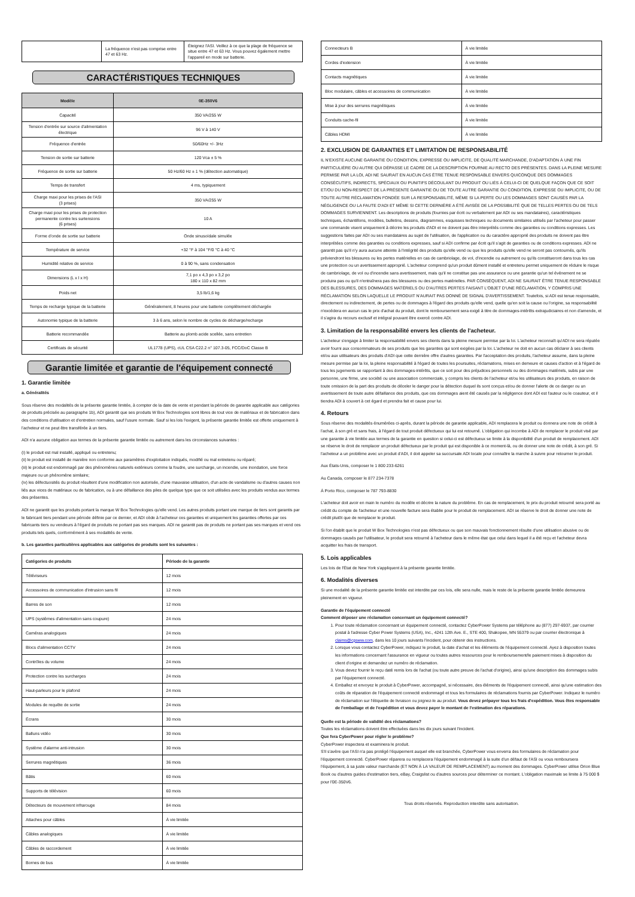| | La fréquence n'est pas comprise entre 47 et 63 Hz. | Éteignez l'ASI. Veillez à ce que la plage de fréquence se situe entre 47 et 63 Hz. Vous pouvez également mettre l'appareil en mode sur batterie. |
CARACTÉRISTIQUES TECHNIQUES
| Modèle | 0E-350V6 |
| --- | --- |
| Capacité | 350 VA/255 W |
| Tension d'entrée sur source d'alimentation électrique | 96 V à 140 V |
| Fréquence d'entrée | 50/60Hz +/- 3Hz |
| Tension de sortie sur batterie | 120 Vca ± 5 % |
| Fréquence de sortie sur batterie | 50 Hz/60 Hz ± 1 % (détection automatique) |
| Temps de transfert | 4 ms, typiquement |
| Charge maxi pour les prises de l'ASI (3 prises) | 350 VA/255 W |
| Charge maxi pour les prises de protection permanente contre les surtensions (6 prises) | 10 A |
| Forme d'onde de sortie sur batterie | Onde sinusoïdale simulée |
| Température de service | +32 °F à 104 °F/0 °C à 40 °C |
| Humidité relative de service | 0 à 90 %, sans condensation |
| Dimensions (L x l x H) | 7,1 po x 4,3 po x 3,2 po 180 x 110 x 82 mm |
| Poids net | 3,5 lb/1,6 kg |
| Temps de recharge typique de la batterie | Généralement, 8 heures pour une batterie complètement déchargée |
| Autonomie typique de la batterie | 3 à 6 ans, selon le nombre de cycles de décharge/recharge |
| Batterie recommandée | Batterie au plomb acide scellée, sans entretien |
| Certificats de sécurité | UL1778 (UPS), cUL CSA C22.2 n° 107.3-05, FCC/DoC Classe B |
Garantie limitée et garantie de l'équipement connecté
1. Garantie limitée
a. Généralités
Sous réserve des modalités de la présente garantie limitée, à compter de la date de vente et pendant la période de garantie applicable aux catégories de produits précisée au paragraphe 1b), ADI garantit que ses produits W Box Technologies sont libres de tout vice de matériaux et de fabrication dans des conditions d'utilisation et d'entretien normales, sauf l'usure normale. Sauf si les lois l'exigent, la présente garantie limitée est offerte uniquement à l'acheteur et ne peut être transférée à un tiers.
ADI n'a aucune obligation aux termes de la présente garantie limitée ou autrement dans les circonstances suivantes :
(i) le produit est mal installé, appliqué ou entretenu;
(ii) le produit est installé de manière non conforme aux paramètres d'exploitation indiqués, modifié ou mal entretenu ou réparé;
(iii) le produit est endommagé par des phénomènes naturels extérieurs comme la foudre, une surcharge, un incendie, une inondation, une force majeure ou un phénomène similaire;
(iv) les défectuosités du produit résultent d'une modification non autorisée, d'une mauvaise utilisation, d'un acte de vandalisme ou d'autres causes non liés aux vices de matériaux ou de fabrication, ou à une défaillance des piles de quelque type que ce soit utilisées avec les produits vendus aux termes des présentes.
ADI ne garantit que les produits portant la marque W Box Technologies qu'elle vend. Les autres produits portant une marque de tiers sont garantis par le fabricant tiers pendant une période définie par ce dernier, et ADI cède à l'acheteur ces garanties et uniquement les garanties offertes par ces fabricants tiers ou vendeurs à l'égard de produits ne portant pas ses marques. ADI ne garantit pas de produits ne portant pas ses marques et vend ces produits tels quels, conformément à ses modalités de vente.
b. Les garanties particulières applicables aux catégories de produits sont les suivantes :
| Catégories de produits | Période de la garantie |
| Téléviseurs | 12 mois |
| Accessoires de communication d'intrusion sans fil | 12 mois |
| Barres de son | 12 mois |
| UPS (systèmes d'alimentation sans coupure) | 24 mois |
| Caméras analogiques | 24 mois |
| Blocs d'alimentation CCTV | 24 mois |
| Contrôles du volume | 24 mois |
| Protection contre les surcharges | 24 mois |
| Haut-parleurs pour le plafond | 24 mois |
| Modules de requête de sortie | 24 mois |
| Écrans | 30 mois |
| Balluns vidéo | 30 mois |
| Système d'alarme anti-intrusion | 30 mois |
| Serrures magnétiques | 36 mois |
| Bâtis | 60 mois |
| Supports de télévision | 60 mois |
| Détecteurs de mouvement infrarouge | 84 mois |
| Attaches pour câbles | À vie limitée |
| Câbles analogiques | À vie limitée |
| Câbles de raccordement | À vie limitée |
| Bornes de bus | À vie limitée |
| Connecteurs B | À vie limitée |
| Cordes d'extension | À vie limitée |
| Contacts magnétiques | À vie limitée |
| Bloc modulaire, câbles et accessoires de communication | À vie limitée |
| Mise à jour des serrures magnétiques | À vie limitée |
| Conduits cache-fil | À vie limitée |
| Câbles HDMI | À vie limitée |
2. EXCLUSION DE GARANTIES ET LIMITATION DE RESPONSABILITÉ
IL N'EXISTE AUCUNE GARANTIE OU CONDITION, EXPRESSE OU IMPLICITE, DE QUALITÉ MARCHANDE, D'ADAPTATION À UNE FIN PARTICULIÈRE OU AUTRE QUI DÉPASSE LE CADRE DE LA DESCRIPTION FOURNIE AU RECTO DES PRÉSENTES. DANS LA PLEINE MESURE PERMISE PAR LA LOI, ADI NE SAURAIT EN AUCUN CAS ÊTRE TENUE RESPONSABLE ENVERS QUICONQUE DES DOMMAGES CONSÉCUTIFS, INDIRECTS, SPÉCIAUX OU PUNITIFS DÉCOULANT DU PRODUIT OU LIÉS À CELUI-CI DE QUELQUE FAÇON QUE CE SOIT ET/OU DU NON-RESPECT DE LA PRÉSENTE GARANTIE OU DE TOUTE AUTRE GARANTIE OU CONDITION, EXPRESSE OU IMPLICITE, OU DE TOUTE AUTRE RÉCLAMATION FONDÉE SUR LA RESPONSABILITÉ, MÊME SI LA PERTE OU LES DOMMAGES SONT CAUSÉS PAR LA NÉGLIGENCE OU LA FAUTE D'ADI ET MÊME SI CETTE DERNIÈRE A ÉTÉ AVISÉE DE LA POSSIBILITÉ QUE DE TELLES PERTES OU DE TELS DOMMAGES SURVIENNENT. Les descriptions de produits (fournies par écrit ou verbalement par ADI ou ses mandataires), caractéristiques techniques, échantillons, modèles, bulletins, dessins, diagrammes, esquisses techniques ou documents similaires utilisés par l'acheteur pour passer une commande visent uniquement à décrire les produits d'ADI et ne doivent pas être interprétés comme des garanties ou conditions expresses. Les suggestions faites par ADI ou ses mandataires au sujet de l'utilisation, de l'application ou du caractère approprié des produits ne doivent pas être interprétées comme des garanties ou conditions expresses, sauf si ADI confirme par écrit qu'il s'agit de garanties ou de conditions expresses. ADI ne garantit pas qu'il n'y aura aucune atteinte à l'intégrité des produits qu'elle vend ou que les produits qu'elle vend ne seront pas contournés, qu'ils préviendront les blessures ou les pertes matérielles en cas de cambriolage, de vol, d'incendie ou autrement ou qu'ils constitueront dans tous les cas une protection ou un avertissement approprié. L'acheteur comprend qu'un produit dûment installé et entretenu permet uniquement de réduire le risque de cambriolage, de vol ou d'incendie sans avertissement, mais qu'il ne constitue pas une assurance ou une garantie qu'un tel événement ne se produira pas ou qu'il n'entraînera pas des blessures ou des pertes matérielles. PAR CONSÉQUENT, ADI NE SAURAIT ÊTRE TENUE RESPONSABLE DES BLESSURES, DES DOMMAGES MATÉRIELS OU D'AUTRES PERTES FAISANT L'OBJET D'UNE RÉCLAMATION, Y COMPRIS UNE RÉCLAMATION SELON LAQUELLE LE PRODUIT N'AURAIT PAS DONNÉ DE SIGNAL D'AVERTISSEMENT. Toutefois, si ADI est tenue responsable, directement ou indirectement, de pertes ou de dommages à l'égard des produits qu'elle vend, quelle qu'en soit la cause ou l'origine, sa responsabilité n'excédera en aucun cas le prix d'achat du produit, dont le remboursement sera exigé à titre de dommages-intérêts extrajudiciaires et non d'amende, et il s'agira du recours exclusif et intégral pouvant être exercé contre ADI.
3. Limitation de la responsabilité envers les clients de l'acheteur.
L'acheteur s'engage à limiter la responsabilité envers ses clients dans la pleine mesure permise par la loi. L'acheteur reconnaît qu'ADI ne sera réputée avoir fourni aux consommateurs de ses produits que les garanties qui sont exigées par la loi. L'acheteur ne doit en aucun cas déclarer à ses clients et/ou aux utilisateurs des produits d'ADI que cette dernière offre d'autres garanties. Par l'acceptation des produits, l'acheteur assume, dans la pleine mesure permise par la loi, la pleine responsabilité à l'égard de toutes les poursuites, réclamations, mises en demeure et causes d'action et à l'égard de tous les jugements se rapportant à des dommages-intérêts, que ce soit pour des préjudices personnels ou des dommages matériels, subis par une personne, une firme, une société ou une association commerciale, y compris les clients de l'acheteur et/ou les utilisateurs des produits, en raison de toute omission de la part des produits de déceler le danger pour la détection duquel ils sont conçus et/ou de donner l'alerte de ce danger ou un avertissement de toute autre défaillance des produits, que ces dommages aient été causés par la négligence dont ADI est l'auteur ou le coauteur, et il tiendra ADI à couvert à cet égard et prendra fait et cause pour lui.
4. Retours
Sous réserve des modalités énumérées ci-après, durant la période de garantie applicable, ADI remplacera le produit ou donnera une note de crédit à l'achat, à son gré et sans frais, à l'égard de tout produit défectueux qui lui est retourné. L'obligation qui incombe à ADI de remplacer le produit visé par une garantie à vie limitée aux termes de la garantie en question si celui-ci est défectueux se limite à la disponibilité d'un produit de remplacement. ADI se réserve le droit de remplacer un produit défectueux par le produit qui est disponible à ce moment-là, ou de donner une note de crédit, à son gré. Si l'acheteur a un problème avec un produit d'ADI, il doit appeler sa succursale ADI locale pour connaître la marche à suivre pour retourner le produit.
Aux États-Unis, composer le 1 800 233-6261
Au Canada, composer le 877 234-7378
À Porto Rico, composer le 787 793-8830
L'acheteur doit avoir en main le numéro du modèle et décrire la nature du problème. En cas de remplacement, le prix du produit retourné sera porté au crédit du compte de l'acheteur et une nouvelle facture sera établie pour le produit de remplacement. ADI se réserve le droit de donner une note de crédit plutôt que de remplacer le produit.
Si l'on établit que le produit W Box Technologies n'est pas défectueux ou que son mauvais fonctionnement résulte d'une utilisation abusive ou de dommages causés par l'utilisateur, le produit sera retourné à l'acheteur dans le même état que celui dans lequel il a été reçu et l'acheteur devra acquitter les frais de transport.
5. Lois applicables
Les lois de l'État de New York s'appliquent à la présente garantie limitée.
6. Modalités diverses
Si une modalité de la présente garantie limitée est interdite par ces lois, elle sera nulle, mais le reste de la présente garantie limitée demeurera pleinement en vigueur.
Garantie de l'équipement connecté
Comment déposer une réclamation concernant un équipement connecté?
1. Pour toute réclamation concernant un équipement connecté, contactez CyberPower Systems par téléphone au (877) 297-6937, par courrier postal à l'adresse Cyber Power Systems (USA), Inc., 4241 12th Ave. E., STE 400, Shakopee, MN 55379 ou par courrier électronique à claims@cpsww.com, dans les 10 jours suivants l'incident, pour obtenir des instructions.
2. Lorsque vous contactez CyberPower, indiquez le produit, la date d'achat et les éléments de l'équipement connecté. Ayez à disposition toutes les informations concernant l'assurance en vigueur ou toutes autres ressources pour le remboursement/le paiement mises à disposition du client d'origine et demandez un numéro de réclamation.
3. Vous devez fournir le reçu daté remis lors de l'achat (ou toute autre preuve de l'achat d'origine), ainsi qu'une description des dommages subis par l'équipement connecté.
4. Emballez et envoyez le produit à CyberPower, accompagné, si nécessaire, des éléments de l'équipement connecté, ainsi qu'une estimation des coûts de réparation de l'équipement connecté endommagé et tous les formulaires de réclamations fournis par CyberPower. Indiquez le numéro de réclamation sur l'étiquette de livraison ou joignez-le au produit. Vous devez prépayer tous les frais d'expédition. Vous êtes responsable de l'emballage et de l'expédition et vous devez payer le montant de l'estimation des réparations.
Quelle est la période de validité des réclamations?
Toutes les réclamations doivent être effectuées dans les dix jours suivant l'incident.
Que fera CyberPower pour régler le problème?
CyberPower inspectera et examinera le produit.
S'il s'avère que l'ASI n'a pas protégé l'équipement auquel elle est branchée, CyberPower vous enverra des formulaires de réclamation pour l'équipement connecté. CyberPower réparera ou remplacera l'équipement endommagé à la suite d'un défaut de l'ASI ou vous remboursera l'équipement, à sa juste valeur marchande (ET NON À LA VALEUR DE REMPLACEMENT) au moment des dommages. CyberPower utilise Orion Blue Book ou d'autres guides d'estimation tiers, eBay, Craigslist ou d'autres sources pour déterminer ce montant. L'obligation maximale se limite à 75 000 $ pour l'0E-350V6.
Tous droits réservés. Reproduction interdite sans autorisation.